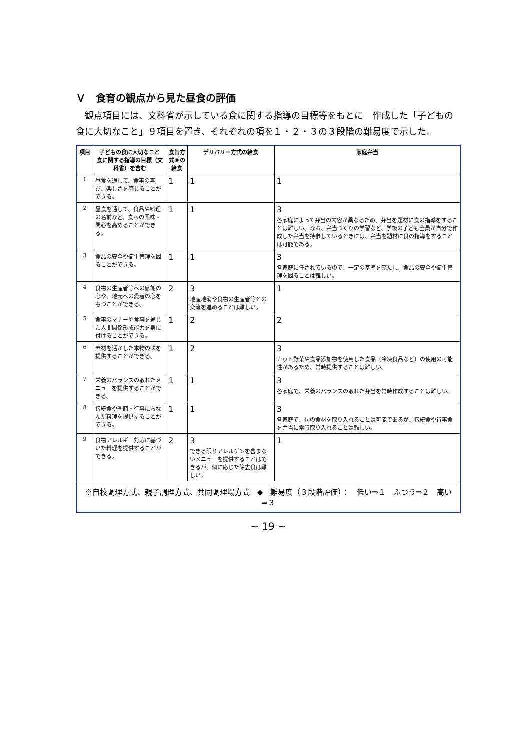Ｖ　食育の観点から見た昼食の評価
観点項目には、文科省が示している食に関する指導の目標等をもとに　作成した「子どもの食に大切なこと」９項目を置き、それぞれの項を１・２・３の３段階の難易度で示した。
| 項目 | 子どもの食に大切なこと 食に関する指導の目標（文科省）を含む | 食缶方式※の給食 | デリバリー方式の給食 | 家庭弁当 |
| --- | --- | --- | --- | --- |
| 1 | 昼食を通して、食事の喜び、楽しさを感じることができる。 | 1 | 1 | 1 |
| 2 | 昼食を通して、食品や料理の名前など、食への興味・関心を高めることができる。 | 1 | 1 | 3 各家庭によって弁当の内容が異なるため、弁当を題材に食の指導をすることは難しい。なお、弁当づくりの学習など、学級の子ども全員が自分で作成した弁当を持参しているときには、弁当を題材に食の指導をすることは可能である。 |
| 3 | 食品の安全や衛生管理を図ることができる。 | 1 | 1 | 3 各家庭に任されているので、一定の基準を充たし、食品の安全や衛生管理を図ることは難しい。 |
| 4 | 食物の生産者等への感謝の心や、地元への愛着の心をもつことができる。 | 2 | 3 地産地消や食物の生産者等との交流を進めることは難しい。 | 1 |
| 5 | 食事のマナーや食事を通じた人間関係形成能力を身に付けることができる。 | 1 | 2 | 2 |
| 6 | 素材を活かした本物の味を提供することができる。 | 1 | 2 | 3 カット野菜や食品添加物を使用した食品（冷凍食品など）の使用の可能性があるため、常時提供することは難しい。 |
| 7 | 栄養のバランスの取れたメニューを提供することができる。 | 1 | 1 | 3 各家庭で、栄養のバランスの取れた弁当を常時作成することは難しい。 |
| 8 | 伝統食や季節・行事にちなんだ料理を提供することができる。 | 1 | 1 | 3 各家庭で、旬の食材を取り入れることは可能であるが、伝統食や行事食を弁当に常時取り入れることは難しい。 |
| 9 | 食物アレルギー対応に基づいた料理を提供することができる。 | 2 | 3 できる限りアレルゲンを含まないメニューを提供することはできるが、個に応じた除去食は難しい。 | 1 |
| ※自校調理方式、親子調理方式、共同調理場方式 ◆ 難易度（３段階評価）： 低い⇒１ ふつう⇒２ 高い⇒３ | | | | |
~ 19 ~